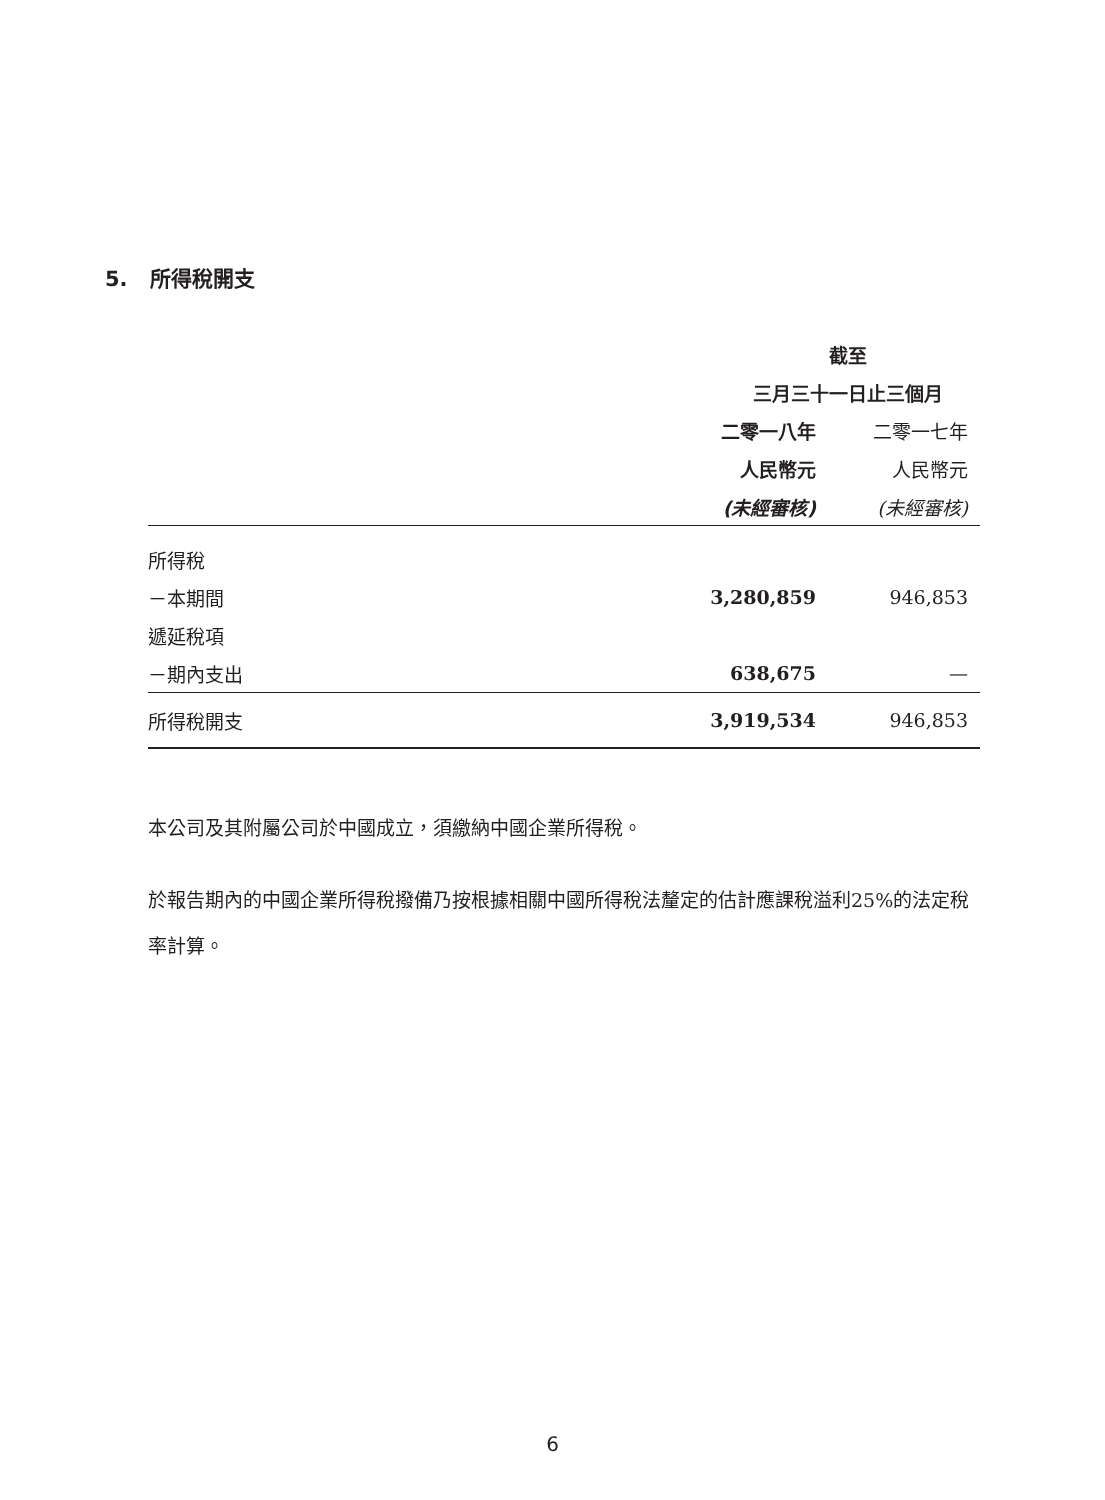5. 所得稅開支
| | 截至 | |
| --- | --- | --- |
| | 三月三十一日止三個月 | |
| | 二零一八年 | 二零一七年 |
| | 人民幣元 | 人民幣元 |
| | (未經審核) | (未經審核) |
| 所得稅 | | |
| －本期間 | 3,280,859 | 946,853 |
| 遞延稅項 | | |
| －期內支出 | 638,675 | — |
| 所得稅開支 | 3,919,534 | 946,853 |
本公司及其附屬公司於中國成立，須繳納中國企業所得稅。
於報告期內的中國企業所得稅撥備乃按根據相關中國所得稅法釐定的估計應課稅溢利25%的法定稅率計算。
6